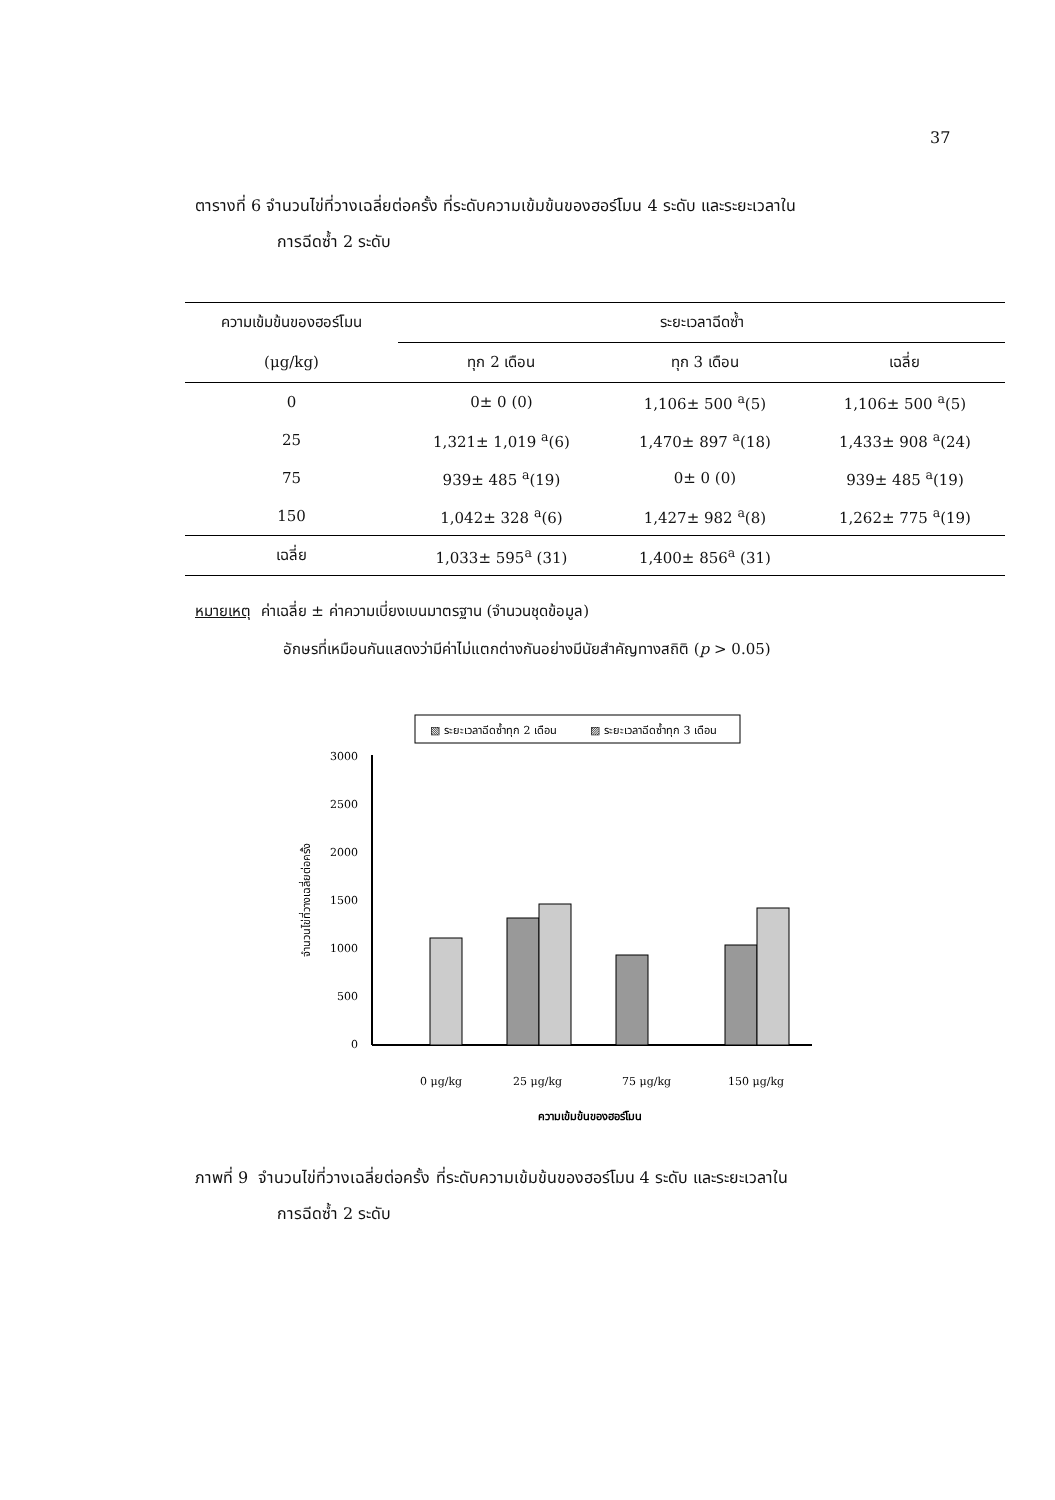37
ตารางที่ 6 จำนวนไข่ที่วางเฉลี่ยต่อครั้ง ที่ระดับความเข้มข้นของฮอร์โมน 4 ระดับ และระยะเวลาใน
การฉีดซ้ำ 2 ระดับ
| ความเข้มข้นของฮอร์โมน | ระยะเวลาฉีดซ้ำ | | |
| --- | --- | --- | --- |
| (μg/kg) | ทุก 2 เดือน | ทุก 3 เดือน | เฉลี่ย |
| 0 | 0± 0 (0) | 1,106± 500 <sup>a</sup>(5) | 1,106± 500 <sup>a</sup>(5) |
| 25 | 1,321± 1,019 <sup>a</sup>(6) | 1,470± 897 <sup>a</sup>(18) | 1,433± 908 <sup>a</sup>(24) |
| 75 | 939± 485 <sup>a</sup>(19) | 0± 0 (0) | 939± 485 <sup>a</sup>(19) |
| 150 | 1,042± 328 <sup>a</sup>(6) | 1,427± 982 <sup>a</sup>(8) | 1,262± 775 <sup>a</sup>(19) |
| เฉลี่ย | 1,033± 595<sup>a</sup> (31) | 1,400± 856<sup>a</sup> (31) | |
หมายเหตุ ค่าเฉลี่ย ± ค่าความเบี่ยงเบนมาตรฐาน (จำนวนชุดข้อมูล)
อักษรที่เหมือนกันแสดงว่ามีค่าไม่แตกต่างกันอย่างมีนัยสำคัญทางสถิติ (p > 0.05)
▧ ระยะเวลาฉีดซ้ำทุก 2 เดือน
▨ ระยะเวลาฉีดซ้ำทุก 3 เดือน
3000
2500
2000
1500
1000
500
0
จำนวนไข่ที่วางเฉลี่ยต่อครั้ง
0 μg/kg
25 μg/kg
75 μg/kg
150 μg/kg
ความเข้มข้นของฮอร์โมน
ภาพที่ 9 จำนวนไข่ที่วางเฉลี่ยต่อครั้ง ที่ระดับความเข้มข้นของฮอร์โมน 4 ระดับ และระยะเวลาใน
การฉีดซ้ำ 2 ระดับ